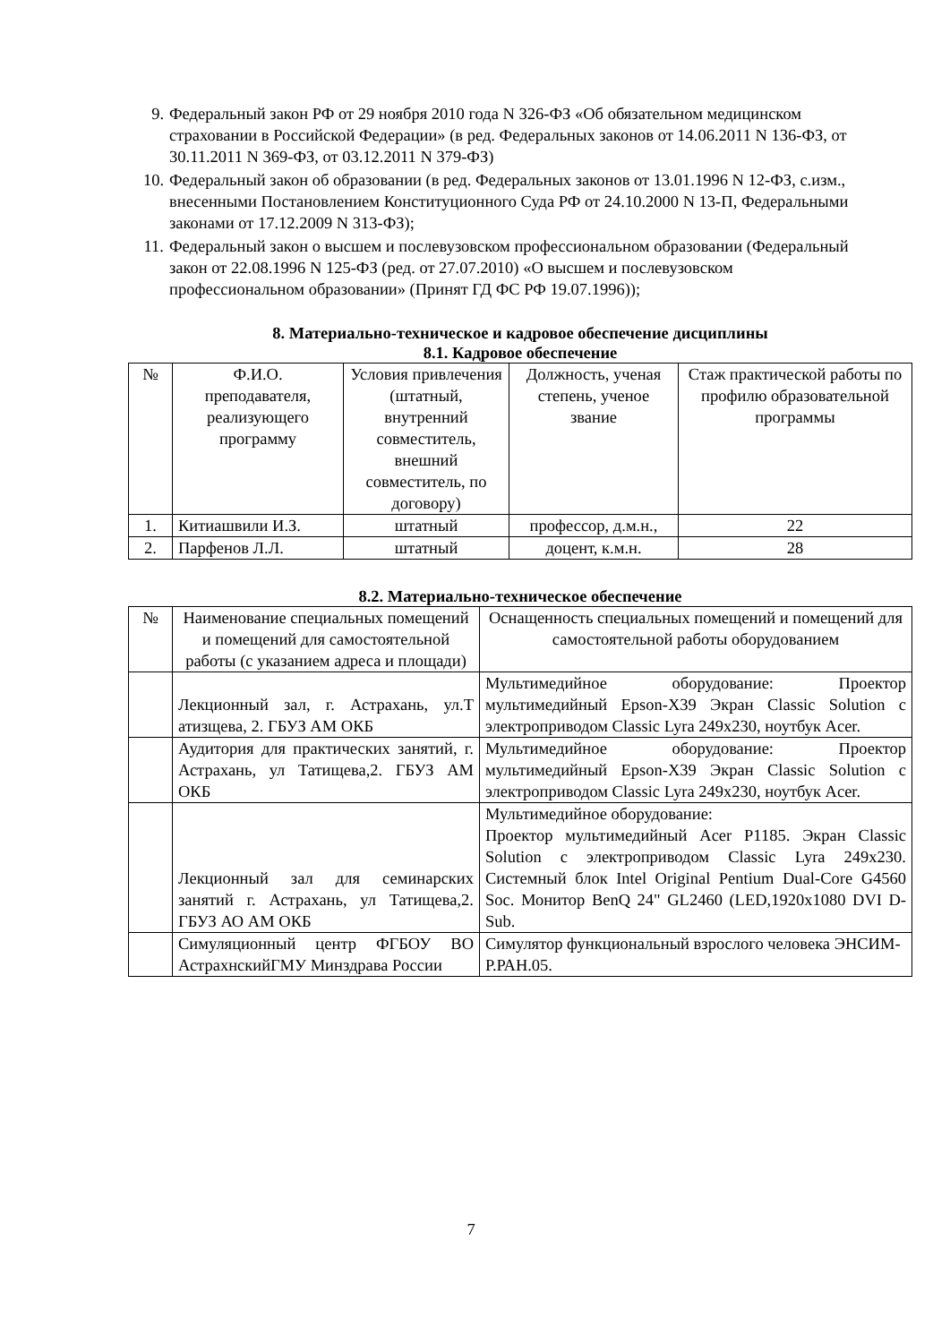9. Федеральный закон РФ от 29 ноября 2010 года N 326-ФЗ «Об обязательном медицинском страховании в Российской Федерации» (в ред. Федеральных законов от 14.06.2011 N 136-ФЗ, от 30.11.2011 N 369-ФЗ, от 03.12.2011 N 379-ФЗ)
10. Федеральный закон об образовании (в ред. Федеральных законов от 13.01.1996 N 12-ФЗ, с.изм., внесенными Постановлением Конституционного Суда РФ от 24.10.2000 N 13-П, Федеральными законами от 17.12.2009 N 313-ФЗ);
11. Федеральный закон о высшем и послевузовском профессиональном образовании (Федеральный закон от 22.08.1996 N 125-ФЗ (ред. от 27.07.2010) «О высшем и послевузовском профессиональном образовании» (Принят ГД ФС РФ 19.07.1996));
8. Материально-техническое и кадровое обеспечение дисциплины
8.1. Кадровое обеспечение
| № | Ф.И.О. преподавателя, реализующего программу | Условия привлечения (штатный, внутренний совместитель, внешний совместитель, по договору) | Должность, ученая степень, ученое звание | Стаж практической работы по профилю образовательной программы |
| --- | --- | --- | --- | --- |
| 1. | Китиашвили И.З. | штатный | профессор, д.м.н., | 22 |
| 2. | Парфенов Л.Л. | штатный | доцент, к.м.н. | 28 |
8.2. Материально-техническое обеспечение
| № | Наименование специальных помещений и помещений для самостоятельной работы (с указанием адреса и площади) | Оснащенность специальных помещений и помещений для самостоятельной работы оборудованием |
| --- | --- | --- |
| | Лекционный зал, г. Астрахань, ул.Т атизщева, 2. ГБУЗ АМ ОКБ | Мультимедийное оборудование: Проектор мультимедийный Epson-X39 Экран Classic Solution с электроприводом Classic Lyra 249х230, ноутбук Acer. |
| | Аудитория для практических занятий, г. Астрахань, ул Татищева,2. ГБУЗ АМ ОКБ | Мультимедийное оборудование: Проектор мультимедийный Epson-X39 Экран Classic Solution с электроприводом Classic Lyra 249х230, ноутбук Acer. |
| | Лекционный зал для семинарских занятий г. Астрахань, ул Татищева,2. ГБУЗ АО АМ ОКБ | Мультимедийное оборудование: Проектор мультимедийный Acer P1185. Экран Classic Solution с электроприводом Classic Lyra 249х230. Системный блок Intel Original Pentium Dual-Core G4560 Soc. Монитор BenQ 24" GL2460 (LED,1920x1080 DVI D-Sub. |
| | Симуляционный центр ФГБОУ ВО АстрахнскийГМУ Минздрава России | Симулятор функциональный взрослого человека ЭНСИМ-Р.РАН.05. |
7